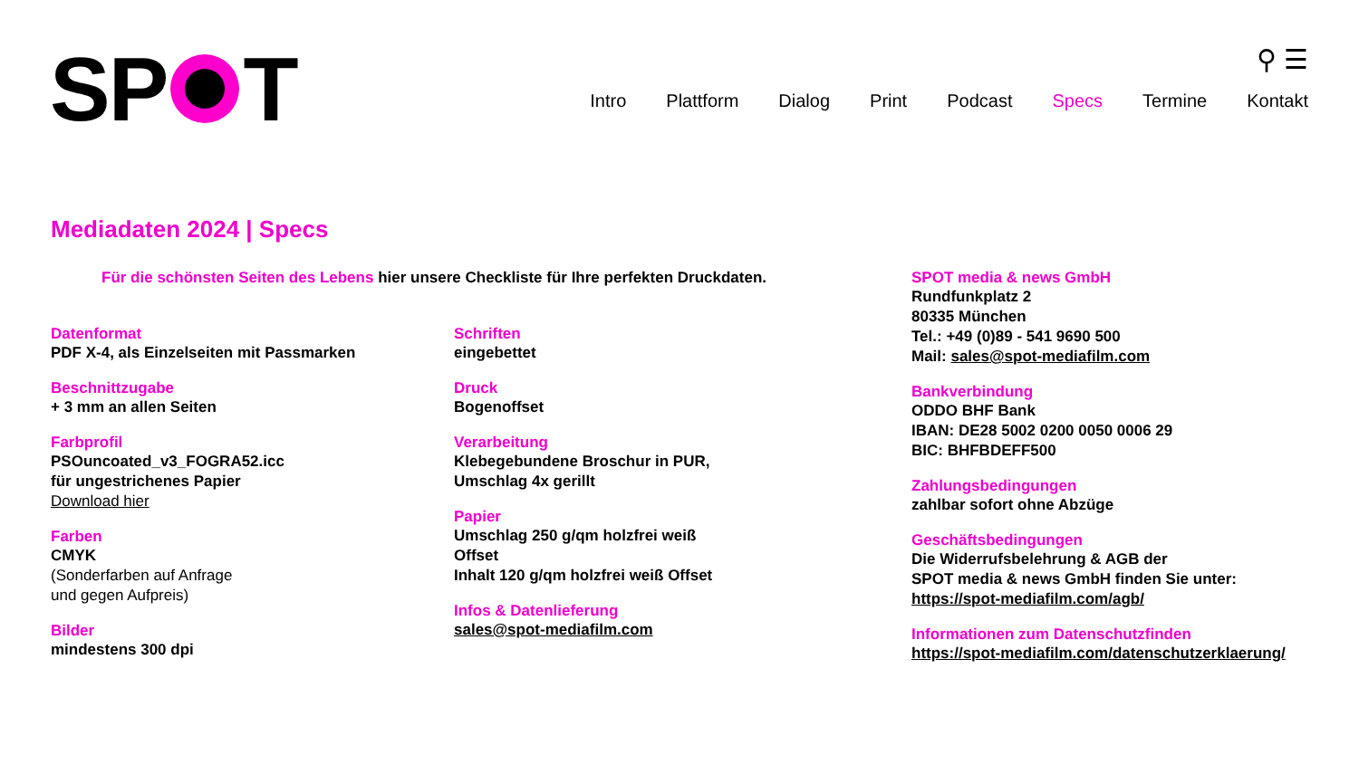SP T
⚲ ☰
Intro Plattform Dialog Print Podcast Specs Termine Kontakt
Mediadaten 2024 | Specs
Für die schönsten Seiten des Lebens hier unsere Checkliste für Ihre perfekten Druckdaten.
Datenformat
PDF X-4, als Einzelseiten mit Passmarken
Beschnittzugabe
+ 3 mm an allen Seiten
Farbprofil
PSOuncoated_v3_FOGRA52.icc
für ungestrichenes Papier
Download hier
Farben
CMYK
(Sonderfarben auf Anfrage
und gegen Aufpreis)
Bilder
mindestens 300 dpi
Schriften
eingebettet
Druck
Bogenoffset
Verarbeitung
Klebegebundene Broschur in PUR,
Umschlag 4x gerillt
Papier
Umschlag 250 g/qm holzfrei weiß
Offset
Inhalt 120 g/qm holzfrei weiß Offset
Infos & Datenlieferung
sales@spot-mediafilm.com
SPOT media & news GmbH
Rundfunkplatz 2
80335 München
Tel.: +49 (0)89 - 541 9690 500
Mail: sales@spot-mediafilm.com
Bankverbindung
ODDO BHF Bank
IBAN: DE28 5002 0200 0050 0006 29
BIC: BHFBDEFF500
Zahlungsbedingungen
zahlbar sofort ohne Abzüge
Geschäftsbedingungen
Die Widerrufsbelehrung & AGB der
SPOT media & news GmbH finden Sie unter:
https://spot-mediafilm.com/agb/
Informationen zum Datenschutzfinden
https://spot-mediafilm.com/datenschutzerklaerung/